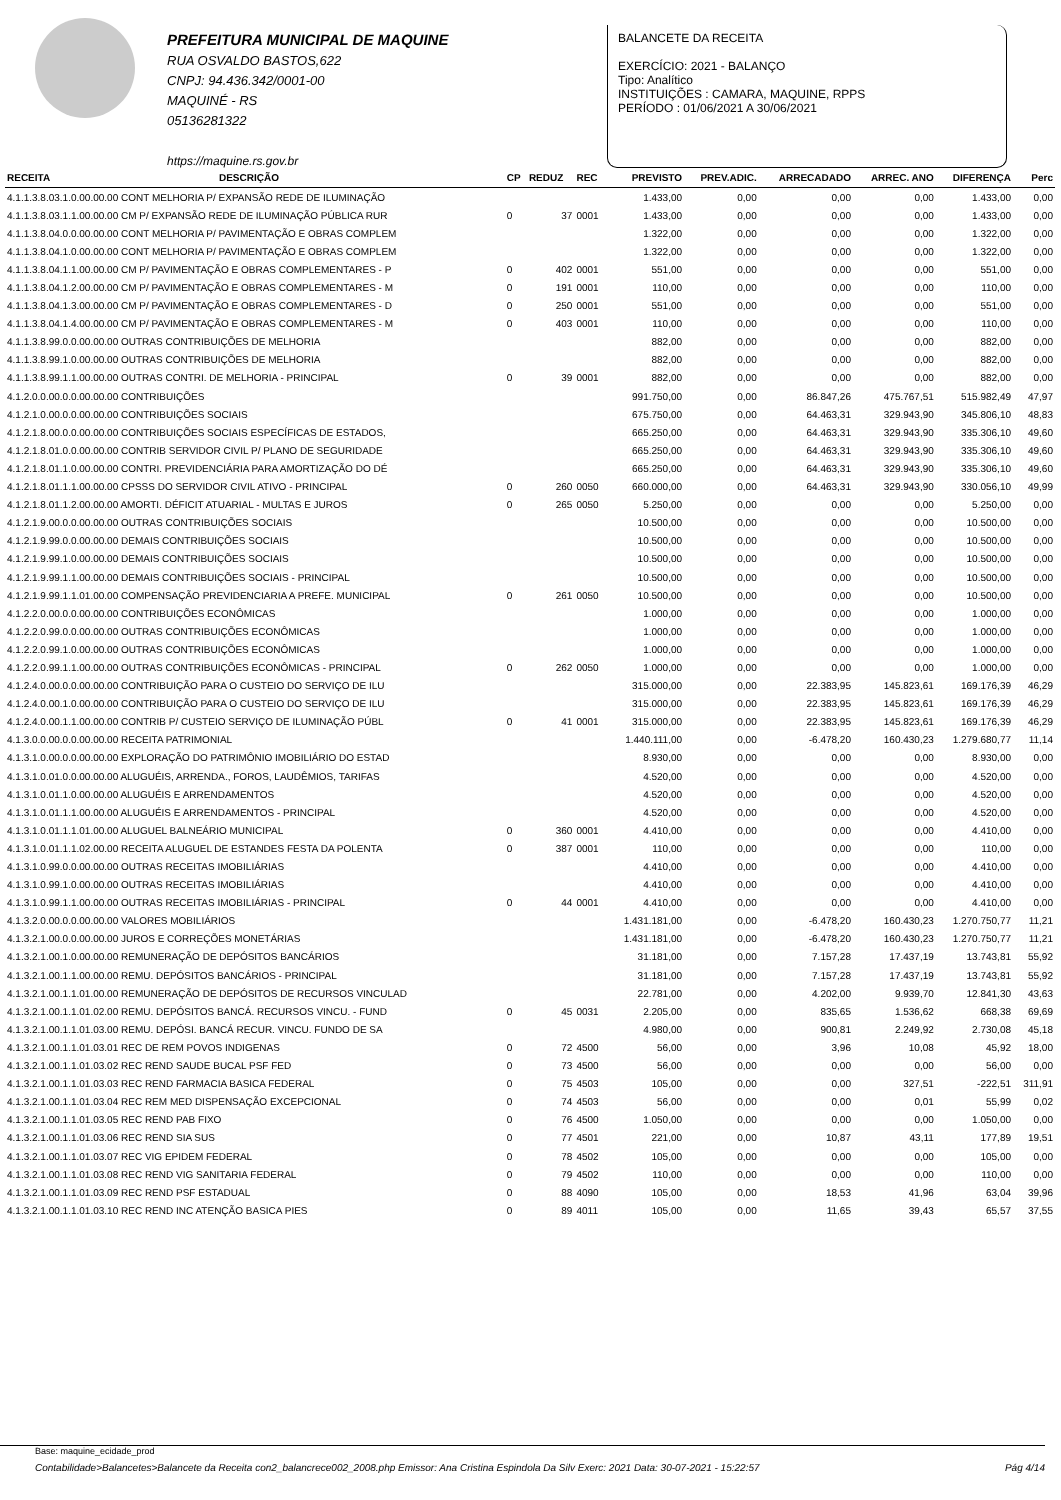PREFEITURA MUNICIPAL DE MAQUINE
RUA OSVALDO BASTOS,622
CNPJ: 94.436.342/0001-00
MAQUINÉ - RS
05136281322
https://maquine.rs.gov.br
BALANCETE DA RECEITA
EXERCÍCIO: 2021 - BALANÇO
Tipo: Analítico
INSTITUIÇÕES : CAMARA, MAQUINE, RPPS
PERÍODO : 01/06/2021 A 30/06/2021
| RECEITA | DESCRIÇÃO | CP | REDUZ | REC | PREVISTO | PREV.ADIC. | ARRECADADO | ARREC. ANO | DIFERENÇA | Perc |
| --- | --- | --- | --- | --- | --- | --- | --- | --- | --- | --- |
| 4.1.1.3.8.03.1.0.00.00.00 CONT MELHORIA P/ EXPANSÃO REDE DE ILUMINAÇÃO | | | | | 1.433,00 | 0,00 | 0,00 | 0,00 | 1.433,00 | 0,00 |
| 4.1.1.3.8.03.1.1.00.00.00 CM P/ EXPANSÃO REDE DE ILUMINAÇÃO PÚBLICA RUR | | 0 | 37 | 0001 | 1.433,00 | 0,00 | 0,00 | 0,00 | 1.433,00 | 0,00 |
| 4.1.1.3.8.04.0.0.00.00.00 CONT MELHORIA P/ PAVIMENTAÇÃO E OBRAS COMPLEM | | | | | 1.322,00 | 0,00 | 0,00 | 0,00 | 1.322,00 | 0,00 |
| 4.1.1.3.8.04.1.0.00.00.00 CONT MELHORIA P/ PAVIMENTAÇÃO E OBRAS COMPLEM | | | | | 1.322,00 | 0,00 | 0,00 | 0,00 | 1.322,00 | 0,00 |
| 4.1.1.3.8.04.1.1.00.00.00 CM P/ PAVIMENTAÇÃO E OBRAS COMPLEMENTARES - P | | 0 | 402 | 0001 | 551,00 | 0,00 | 0,00 | 0,00 | 551,00 | 0,00 |
| 4.1.1.3.8.04.1.2.00.00.00 CM P/ PAVIMENTAÇÃO E OBRAS COMPLEMENTARES - M | | 0 | 191 | 0001 | 110,00 | 0,00 | 0,00 | 0,00 | 110,00 | 0,00 |
| 4.1.1.3.8.04.1.3.00.00.00 CM P/ PAVIMENTAÇÃO E OBRAS COMPLEMENTARES - D | | 0 | 250 | 0001 | 551,00 | 0,00 | 0,00 | 0,00 | 551,00 | 0,00 |
| 4.1.1.3.8.04.1.4.00.00.00 CM P/ PAVIMENTAÇÃO E OBRAS COMPLEMENTARES - M | | 0 | 403 | 0001 | 110,00 | 0,00 | 0,00 | 0,00 | 110,00 | 0,00 |
| 4.1.1.3.8.99.0.0.00.00.00 OUTRAS CONTRIBUIÇÕES DE MELHORIA | | | | | 882,00 | 0,00 | 0,00 | 0,00 | 882,00 | 0,00 |
| 4.1.1.3.8.99.1.0.00.00.00 OUTRAS CONTRIBUIÇÕES DE MELHORIA | | | | | 882,00 | 0,00 | 0,00 | 0,00 | 882,00 | 0,00 |
| 4.1.1.3.8.99.1.1.00.00.00 OUTRAS CONTRI. DE MELHORIA - PRINCIPAL | | 0 | 39 | 0001 | 882,00 | 0,00 | 0,00 | 0,00 | 882,00 | 0,00 |
| 4.1.2.0.0.00.0.0.00.00.00 CONTRIBUIÇÕES | | | | | 991.750,00 | 0,00 | 86.847,26 | 475.767,51 | 515.982,49 | 47,97 |
| 4.1.2.1.0.00.0.0.00.00.00 CONTRIBUIÇÕES SOCIAIS | | | | | 675.750,00 | 0,00 | 64.463,31 | 329.943,90 | 345.806,10 | 48,83 |
| 4.1.2.1.8.00.0.0.00.00.00 CONTRIBUIÇÕES SOCIAIS ESPECÍFICAS DE ESTADOS, | | | | | 665.250,00 | 0,00 | 64.463,31 | 329.943,90 | 335.306,10 | 49,60 |
| 4.1.2.1.8.01.0.0.00.00.00 CONTRIB SERVIDOR CIVIL P/ PLANO DE SEGURIDADE | | | | | 665.250,00 | 0,00 | 64.463,31 | 329.943,90 | 335.306,10 | 49,60 |
| 4.1.2.1.8.01.1.0.00.00.00 CONTRI. PREVIDENCIÁRIA PARA AMORTIZAÇÃO DO DÉ | | | | | 665.250,00 | 0,00 | 64.463,31 | 329.943,90 | 335.306,10 | 49,60 |
| 4.1.2.1.8.01.1.1.00.00.00 CPSSS DO SERVIDOR CIVIL ATIVO - PRINCIPAL | | 0 | 260 | 0050 | 660.000,00 | 0,00 | 64.463,31 | 329.943,90 | 330.056,10 | 49,99 |
| 4.1.2.1.8.01.1.2.00.00.00 AMORTI. DÉFICIT ATUARIAL - MULTAS E JUROS | | 0 | 265 | 0050 | 5.250,00 | 0,00 | 0,00 | 0,00 | 5.250,00 | 0,00 |
| 4.1.2.1.9.00.0.0.00.00.00 OUTRAS CONTRIBUIÇÕES SOCIAIS | | | | | 10.500,00 | 0,00 | 0,00 | 0,00 | 10.500,00 | 0,00 |
| 4.1.2.1.9.99.0.0.00.00.00 DEMAIS CONTRIBUIÇÕES SOCIAIS | | | | | 10.500,00 | 0,00 | 0,00 | 0,00 | 10.500,00 | 0,00 |
| 4.1.2.1.9.99.1.0.00.00.00 DEMAIS CONTRIBUIÇÕES SOCIAIS | | | | | 10.500,00 | 0,00 | 0,00 | 0,00 | 10.500,00 | 0,00 |
| 4.1.2.1.9.99.1.1.00.00.00 DEMAIS CONTRIBUIÇÕES SOCIAIS - PRINCIPAL | | | | | 10.500,00 | 0,00 | 0,00 | 0,00 | 10.500,00 | 0,00 |
| 4.1.2.1.9.99.1.1.01.00.00 COMPENSAÇÃO PREVIDENCIARIA A PREFE. MUNICIPAL | | 0 | 261 | 0050 | 10.500,00 | 0,00 | 0,00 | 0,00 | 10.500,00 | 0,00 |
| 4.1.2.2.0.00.0.0.00.00.00 CONTRIBUIÇÕES ECONÔMICAS | | | | | 1.000,00 | 0,00 | 0,00 | 0,00 | 1.000,00 | 0,00 |
| 4.1.2.2.0.99.0.0.00.00.00 OUTRAS CONTRIBUIÇÕES ECONÔMICAS | | | | | 1.000,00 | 0,00 | 0,00 | 0,00 | 1.000,00 | 0,00 |
| 4.1.2.2.0.99.1.0.00.00.00 OUTRAS CONTRIBUIÇÕES ECONÔMICAS | | | | | 1.000,00 | 0,00 | 0,00 | 0,00 | 1.000,00 | 0,00 |
| 4.1.2.2.0.99.1.1.00.00.00 OUTRAS CONTRIBUIÇÕES ECONÔMICAS - PRINCIPAL | | 0 | 262 | 0050 | 1.000,00 | 0,00 | 0,00 | 0,00 | 1.000,00 | 0,00 |
| 4.1.2.4.0.00.0.0.00.00.00 CONTRIBUIÇÃO PARA O CUSTEIO DO SERVIÇO DE ILU | | | | | 315.000,00 | 0,00 | 22.383,95 | 145.823,61 | 169.176,39 | 46,29 |
| 4.1.2.4.0.00.1.0.00.00.00 CONTRIBUIÇÃO PARA O CUSTEIO DO SERVIÇO DE ILU | | | | | 315.000,00 | 0,00 | 22.383,95 | 145.823,61 | 169.176,39 | 46,29 |
| 4.1.2.4.0.00.1.1.00.00.00 CONTRIB P/ CUSTEIO SERVIÇO DE ILUMINAÇÃO PÚBL | | 0 | 41 | 0001 | 315.000,00 | 0,00 | 22.383,95 | 145.823,61 | 169.176,39 | 46,29 |
| 4.1.3.0.0.00.0.0.00.00.00 RECEITA PATRIMONIAL | | | | | 1.440.111,00 | 0,00 | -6.478,20 | 160.430,23 | 1.279.680,77 | 11,14 |
| 4.1.3.1.0.00.0.0.00.00.00 EXPLORAÇÃO DO PATRIMÔNIO IMOBILIÁRIO DO ESTAD | | | | | 8.930,00 | 0,00 | 0,00 | 0,00 | 8.930,00 | 0,00 |
| 4.1.3.1.0.01.0.0.00.00.00 ALUGUÉIS, ARRENDA., FOROS, LAUDÊMIOS, TARIFAS | | | | | 4.520,00 | 0,00 | 0,00 | 0,00 | 4.520,00 | 0,00 |
| 4.1.3.1.0.01.1.0.00.00.00 ALUGUÉIS E ARRENDAMENTOS | | | | | 4.520,00 | 0,00 | 0,00 | 0,00 | 4.520,00 | 0,00 |
| 4.1.3.1.0.01.1.1.00.00.00 ALUGUÉIS E ARRENDAMENTOS - PRINCIPAL | | | | | 4.520,00 | 0,00 | 0,00 | 0,00 | 4.520,00 | 0,00 |
| 4.1.3.1.0.01.1.1.01.00.00 ALUGUEL BALNEÁRIO MUNICIPAL | | 0 | 360 | 0001 | 4.410,00 | 0,00 | 0,00 | 0,00 | 4.410,00 | 0,00 |
| 4.1.3.1.0.01.1.1.02.00.00 RECEITA ALUGUEL DE ESTANDES FESTA DA POLENTA | | 0 | 387 | 0001 | 110,00 | 0,00 | 0,00 | 0,00 | 110,00 | 0,00 |
| 4.1.3.1.0.99.0.0.00.00.00 OUTRAS RECEITAS IMOBILIÁRIAS | | | | | 4.410,00 | 0,00 | 0,00 | 0,00 | 4.410,00 | 0,00 |
| 4.1.3.1.0.99.1.0.00.00.00 OUTRAS RECEITAS IMOBILIÁRIAS | | | | | 4.410,00 | 0,00 | 0,00 | 0,00 | 4.410,00 | 0,00 |
| 4.1.3.1.0.99.1.1.00.00.00 OUTRAS RECEITAS IMOBILIÁRIAS - PRINCIPAL | | 0 | 44 | 0001 | 4.410,00 | 0,00 | 0,00 | 0,00 | 4.410,00 | 0,00 |
| 4.1.3.2.0.00.0.0.00.00.00 VALORES MOBILIÁRIOS | | | | | 1.431.181,00 | 0,00 | -6.478,20 | 160.430,23 | 1.270.750,77 | 11,21 |
| 4.1.3.2.1.00.0.0.00.00.00 JUROS E CORREÇÕES MONETÁRIAS | | | | | 1.431.181,00 | 0,00 | -6.478,20 | 160.430,23 | 1.270.750,77 | 11,21 |
| 4.1.3.2.1.00.1.0.00.00.00 REMUNERAÇÃO DE DEPÓSITOS BANCÁRIOS | | | | | 31.181,00 | 0,00 | 7.157,28 | 17.437,19 | 13.743,81 | 55,92 |
| 4.1.3.2.1.00.1.1.00.00.00 REMU. DEPÓSITOS BANCÁRIOS - PRINCIPAL | | | | | 31.181,00 | 0,00 | 7.157,28 | 17.437,19 | 13.743,81 | 55,92 |
| 4.1.3.2.1.00.1.1.01.00.00 REMUNERAÇÃO DE DEPÓSITOS DE RECURSOS VINCULAD | | | | | 22.781,00 | 0,00 | 4.202,00 | 9.939,70 | 12.841,30 | 43,63 |
| 4.1.3.2.1.00.1.1.01.02.00 REMU. DEPÓSITOS BANCÁ. RECURSOS VINCU. - FUND | | 0 | 45 | 0031 | 2.205,00 | 0,00 | 835,65 | 1.536,62 | 668,38 | 69,69 |
| 4.1.3.2.1.00.1.1.01.03.00 REMU. DEPÓSI. BANCÁ RECUR. VINCU. FUNDO DE SA | | | | | 4.980,00 | 0,00 | 900,81 | 2.249,92 | 2.730,08 | 45,18 |
| 4.1.3.2.1.00.1.1.01.03.01 REC DE REM POVOS INDIGENAS | | 0 | 72 | 4500 | 56,00 | 0,00 | 3,96 | 10,08 | 45,92 | 18,00 |
| 4.1.3.2.1.00.1.1.01.03.02 REC REND SAUDE BUCAL PSF FED | | 0 | 73 | 4500 | 56,00 | 0,00 | 0,00 | 0,00 | 56,00 | 0,00 |
| 4.1.3.2.1.00.1.1.01.03.03 REC REND FARMACIA BASICA FEDERAL | | 0 | 75 | 4503 | 105,00 | 0,00 | 0,00 | 327,51 | -222,51 | 311,91 |
| 4.1.3.2.1.00.1.1.01.03.04 REC REM MED DISPENSAÇÃO EXCEPCIONAL | | 0 | 74 | 4503 | 56,00 | 0,00 | 0,00 | 0,01 | 55,99 | 0,02 |
| 4.1.3.2.1.00.1.1.01.03.05 REC REND PAB FIXO | | 0 | 76 | 4500 | 1.050,00 | 0,00 | 0,00 | 0,00 | 1.050,00 | 0,00 |
| 4.1.3.2.1.00.1.1.01.03.06 REC REND SIA SUS | | 0 | 77 | 4501 | 221,00 | 0,00 | 10,87 | 43,11 | 177,89 | 19,51 |
| 4.1.3.2.1.00.1.1.01.03.07 REC VIG EPIDEM FEDERAL | | 0 | 78 | 4502 | 105,00 | 0,00 | 0,00 | 0,00 | 105,00 | 0,00 |
| 4.1.3.2.1.00.1.1.01.03.08 REC REND VIG SANITARIA FEDERAL | | 0 | 79 | 4502 | 110,00 | 0,00 | 0,00 | 0,00 | 110,00 | 0,00 |
| 4.1.3.2.1.00.1.1.01.03.09 REC REND PSF ESTADUAL | | 0 | 88 | 4090 | 105,00 | 0,00 | 18,53 | 41,96 | 63,04 | 39,96 |
| 4.1.3.2.1.00.1.1.01.03.10 REC REND INC ATENÇÃO BASICA PIES | | 0 | 89 | 4011 | 105,00 | 0,00 | 11,65 | 39,43 | 65,57 | 37,55 |
Base: maquine_ecidade_prod
Contabilidade>Balancetes>Balancete da Receita con2_balancrece002_2008.php Emissor: Ana Cristina Espindola Da Silv Exerc: 2021 Data: 30-07-2021 - 15:22:57 Pág 4/14